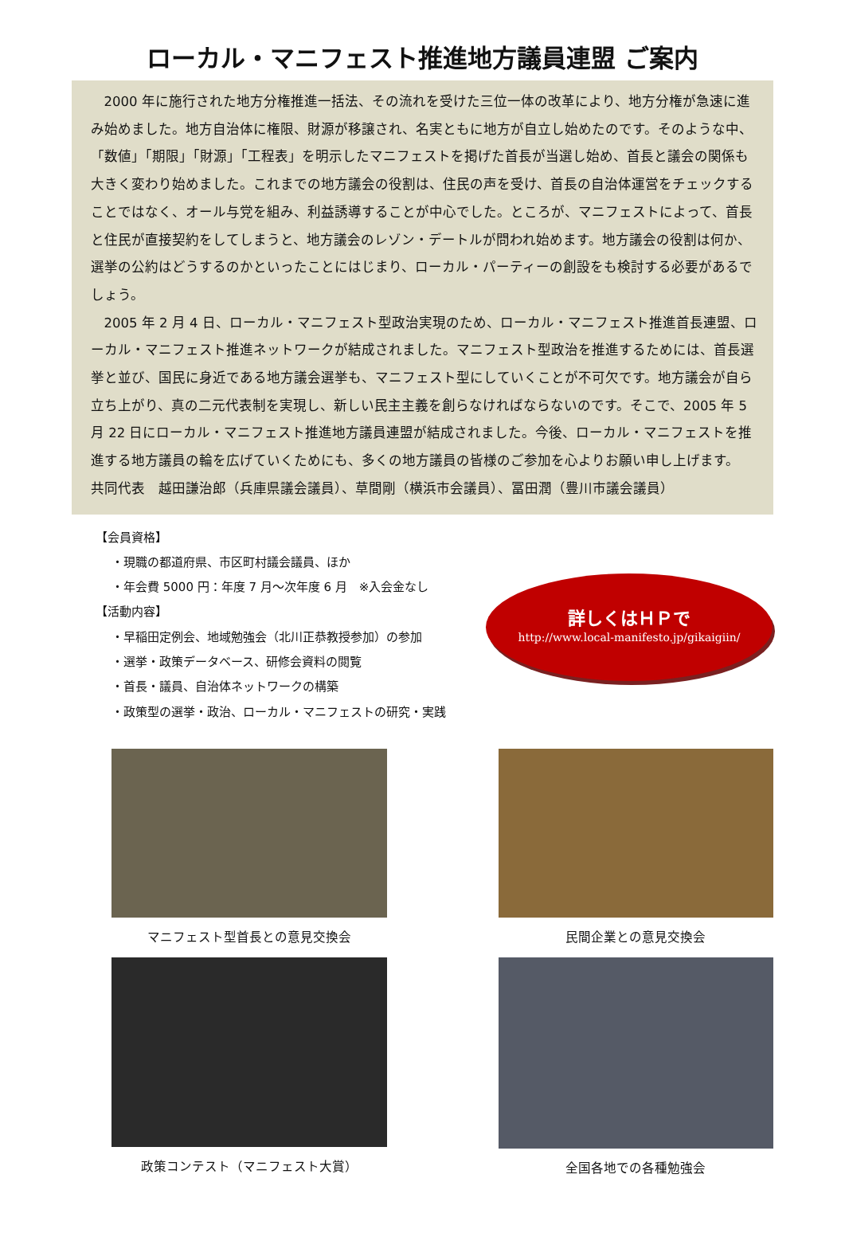ローカル・マニフェスト推進地方議員連盟 ご案内
2000 年に施行された地方分権推進一括法、その流れを受けた三位一体の改革により、地方分権が急速に進み始めました。地方自治体に権限、財源が移譲され、名実ともに地方が自立し始めたのです。そのような中、「数値」「期限」「財源」「工程表」を明示したマニフェストを掲げた首長が当選し始め、首長と議会の関係も大きく変わり始めました。これまでの地方議会の役割は、住民の声を受け、首長の自治体運営をチェックすることではなく、オール与党を組み、利益誘導することが中心でした。ところが、マニフェストによって、首長と住民が直接契約をしてしまうと、地方議会のレゾン・デートルが問われ始めます。地方議会の役割は何か、選挙の公約はどうするのかといったことにはじまり、ローカル・パーティーの創設をも検討する必要があるでしょう。
2005 年 2 月 4 日、ローカル・マニフェスト型政治実現のため、ローカル・マニフェスト推進首長連盟、ローカル・マニフェスト推進ネットワークが結成されました。マニフェスト型政治を推進するためには、首長選挙と並び、国民に身近である地方議会選挙も、マニフェスト型にしていくことが不可欠です。地方議会が自ら立ち上がり、真の二元代表制を実現し、新しい民主主義を創らなければならないのです。そこで、2005 年 5 月 22 日にローカル・マニフェスト推進地方議員連盟が結成されました。今後、ローカル・マニフェストを推進する地方議員の輪を広げていくためにも、多くの地方議員の皆様のご参加を心よりお願い申し上げます。　共同代表　越田謙治郎（兵庫県議会議員）、草間剛（横浜市会議員）、冨田潤（豊川市議会議員）
【会員資格】
・現職の都道府県、市区町村議会議員、ほか
・年会費 5000 円：年度 7 月～次年度 6 月　※入会金なし
【活動内容】
・早稲田定例会、地域勉強会（北川正恭教授参加）の参加
・選挙・政策データベース、研修会資料の閲覧
・首長・議員、自治体ネットワークの構築
・政策型の選挙・政治、ローカル・マニフェストの研究・実践
詳しくはＨＰで
http://www.local-manifesto.jp/gikaigiin/
マニフェスト型首長との意見交換会
民間企業との意見交換会
政策コンテスト（マニフェスト大賞）
全国各地での各種勉強会